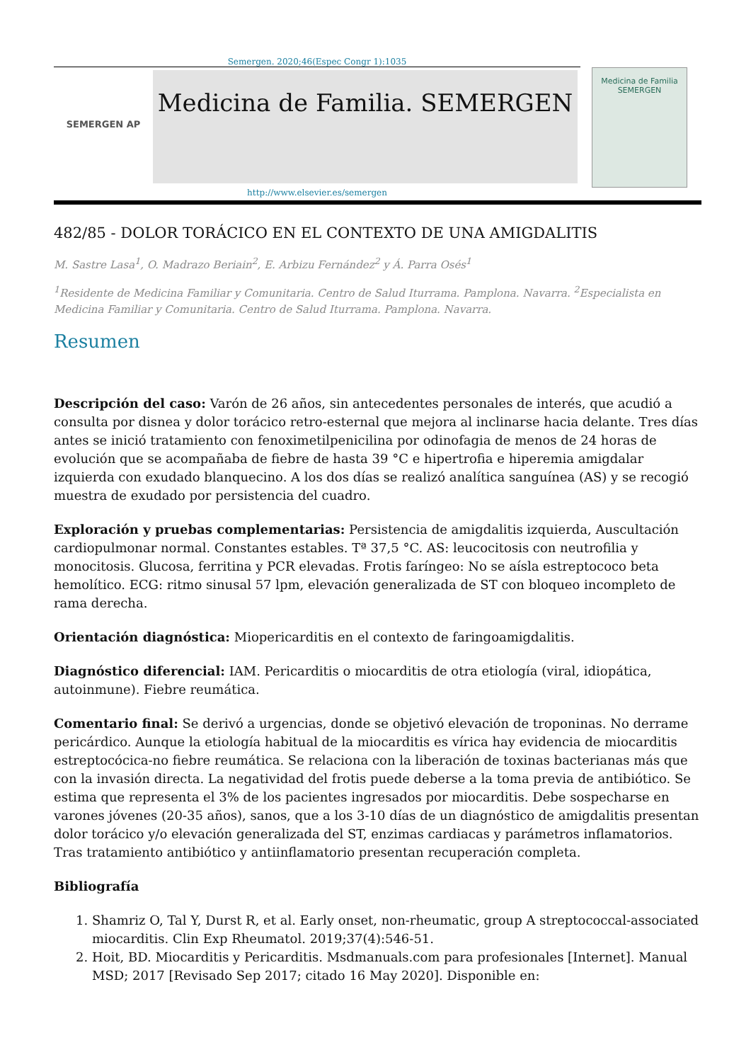Semergen. 2020;46(Espec Congr 1):1035
SEMERGEN AP
Medicina de Familia. SEMERGEN
Medicina de Familia
SEMERGEN
http://www.elsevier.es/semergen
482/85 - DOLOR TORÁCICO EN EL CONTEXTO DE UNA AMIGDALITIS
M. Sastre Lasa<sup>1</sup>, O. Madrazo Beriain<sup>2</sup>, E. Arbizu Fernández<sup>2</sup> y Á. Parra Osés<sup>1</sup>
<sup>1</sup> Residente de Medicina Familiar y Comunitaria. Centro de Salud Iturrama. Pamplona. Navarra. <sup>2</sup>Especialista en Medicina Familiar y Comunitaria. Centro de Salud Iturrama. Pamplona. Navarra.
Resumen
Descripción del caso: Varón de 26 años, sin antecedentes personales de interés, que acudió a consulta por disnea y dolor torácico retro-esternal que mejora al inclinarse hacia delante. Tres días antes se inició tratamiento con fenoximetilpenicilina por odinofagia de menos de 24 horas de evolución que se acompañaba de fiebre de hasta 39 °C e hipertrofia e hiperemia amigdalar izquierda con exudado blanquecino. A los dos días se realizó analítica sanguínea (AS) y se recogió muestra de exudado por persistencia del cuadro.
Exploración y pruebas complementarias: Persistencia de amigdalitis izquierda, Auscultación cardiopulmonar normal. Constantes estables. Tª 37,5 °C. AS: leucocitosis con neutrofilia y monocitosis. Glucosa, ferritina y PCR elevadas. Frotis faríngeo: No se aísla estreptococo beta hemolítico. ECG: ritmo sinusal 57 lpm, elevación generalizada de ST con bloqueo incompleto de rama derecha.
Orientación diagnóstica: Miopericarditis en el contexto de faringoamigdalitis.
Diagnóstico diferencial: IAM. Pericarditis o miocarditis de otra etiología (viral, idiopática, autoinmune). Fiebre reumática.
Comentario final: Se derivó a urgencias, donde se objetivó elevación de troponinas. No derrame pericárdico. Aunque la etiología habitual de la miocarditis es vírica hay evidencia de miocarditis estreptocócica-no fiebre reumática. Se relaciona con la liberación de toxinas bacterianas más que con la invasión directa. La negatividad del frotis puede deberse a la toma previa de antibiótico. Se estima que representa el 3% de los pacientes ingresados por miocarditis. Debe sospecharse en varones jóvenes (20-35 años), sanos, que a los 3-10 días de un diagnóstico de amigdalitis presentan dolor torácico y/o elevación generalizada del ST, enzimas cardiacas y parámetros inflamatorios. Tras tratamiento antibiótico y antiinflamatorio presentan recuperación completa.
Bibliografía
1. Shamriz O, Tal Y, Durst R, et al. Early onset, non-rheumatic, group A streptococcal-associated miocarditis. Clin Exp Rheumatol. 2019;37(4):546-51.
2. Hoit, BD. Miocarditis y Pericarditis. Msdmanuals.com para profesionales [Internet]. Manual MSD; 2017 [Revisado Sep 2017; citado 16 May 2020]. Disponible en: